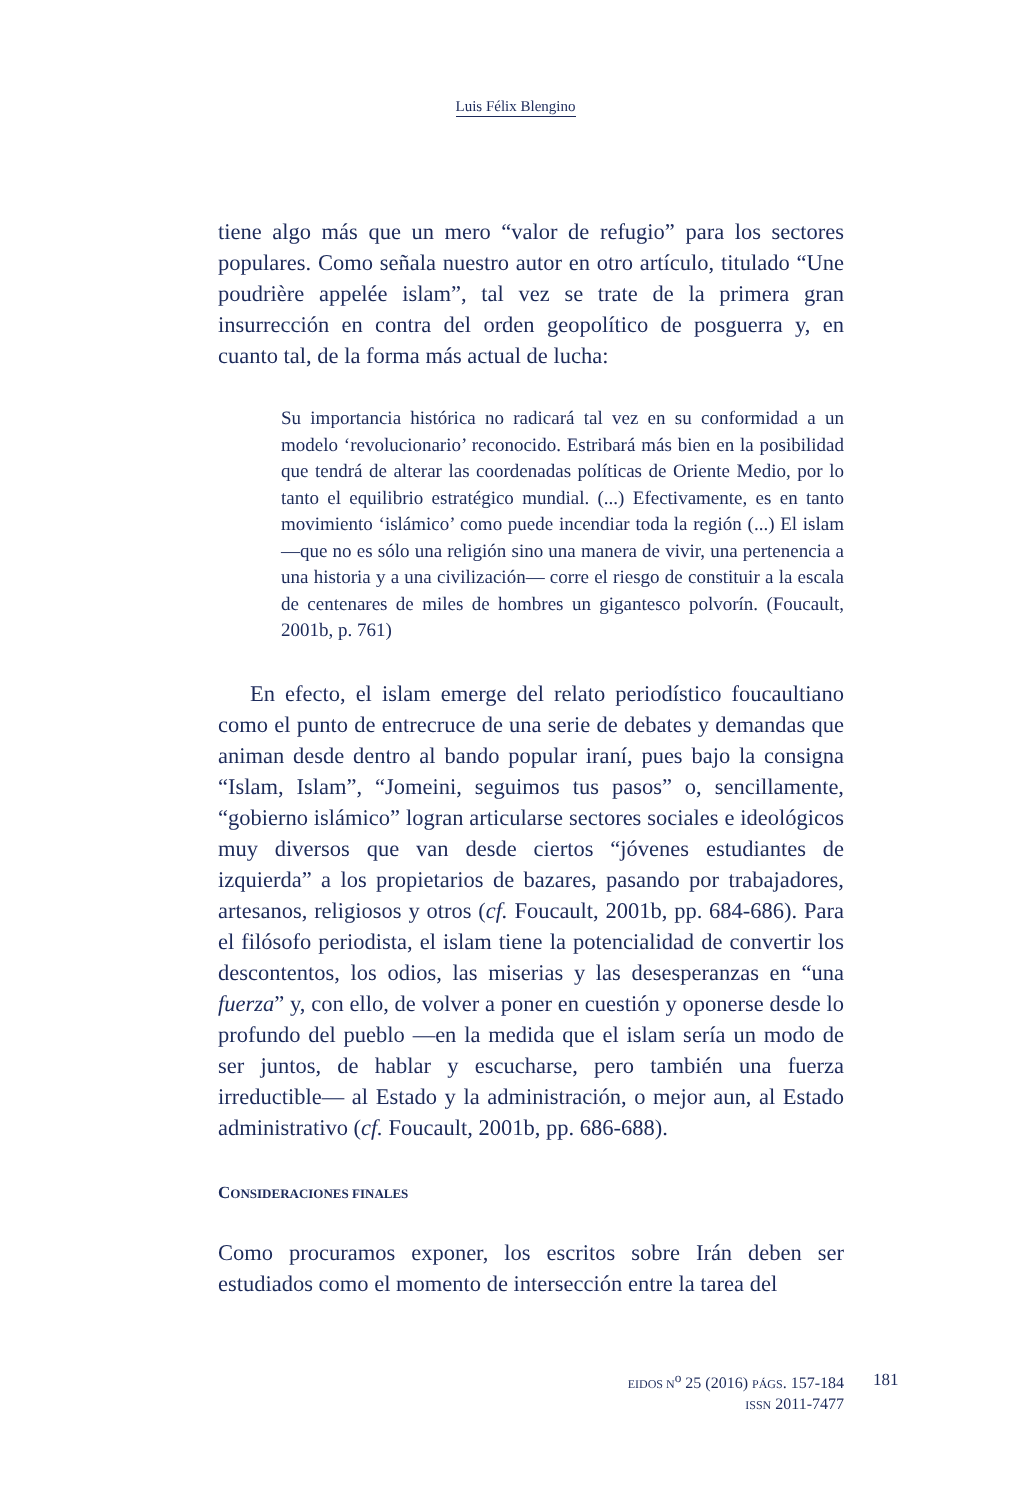Luis Félix Blengino
tiene algo más que un mero “valor de refugio” para los sectores populares. Como señala nuestro autor en otro artículo, titulado “Une poudrière appelée islam”, tal vez se trate de la primera gran insurrección en contra del orden geopolítico de posguerra y, en cuanto tal, de la forma más actual de lucha:
Su importancia histórica no radicará tal vez en su conformidad a un modelo ‘revolucionario’ reconocido. Estribará más bien en la posibilidad que tendrá de alterar las coordenadas políticas de Oriente Medio, por lo tanto el equilibrio estratégico mundial. (...) Efectivamente, es en tanto movimiento ‘islámico’ como puede incendiar toda la región (...) El islam —que no es sólo una religión sino una manera de vivir, una pertenencia a una historia y a una civilización— corre el riesgo de constituir a la escala de centenares de miles de hombres un gigantesco polvorín. (Foucault, 2001b, p. 761)
En efecto, el islam emerge del relato periodístico foucaultiano como el punto de entrecruce de una serie de debates y demandas que animan desde dentro al bando popular iraní, pues bajo la consigna “Islam, Islam”, “Jomeini, seguimos tus pasos” o, sencillamente, “gobierno islámico” logran articularse sectores sociales e ideológicos muy diversos que van desde ciertos “jóvenes estudiantes de izquierda” a los propietarios de bazares, pasando por trabajadores, artesanos, religiosos y otros (cf. Foucault, 2001b, pp. 684-686). Para el filósofo periodista, el islam tiene la potencialidad de convertir los descontentos, los odios, las miserias y las desesperanzas en “una fuerza” y, con ello, de volver a poner en cuestión y oponerse desde lo profundo del pueblo —en la medida que el islam sería un modo de ser juntos, de hablar y escucharse, pero también una fuerza irreductible— al Estado y la administración, o mejor aun, al Estado administrativo (cf. Foucault, 2001b, pp. 686-688).
CONSIDERACIONES FINALES
Como procuramos exponer, los escritos sobre Irán deben ser estudiados como el momento de intersección entre la tarea del
EIDOS N<sup>o</sup> 25 (2016) PÁGS. 157-184
ISSN 2011-7477
181